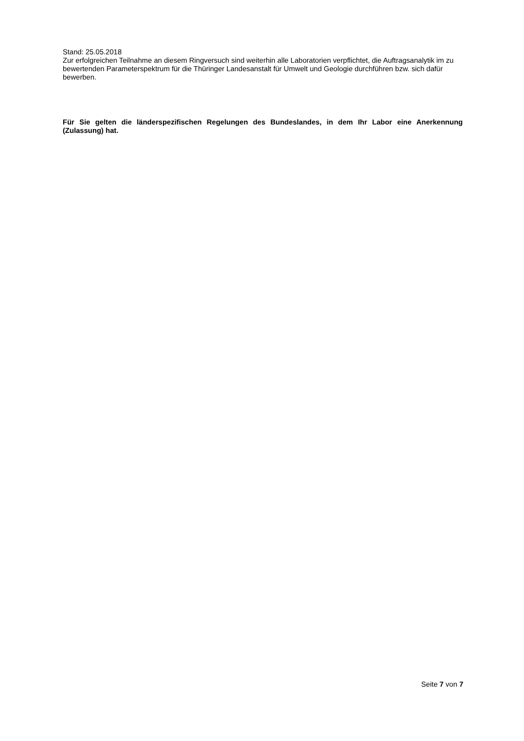Stand: 25.05.2018
Zur erfolgreichen Teilnahme an diesem Ringversuch sind weiterhin alle Laboratorien verpflichtet, die Auftragsanalytik im zu bewertenden Parameterspektrum für die Thüringer Landesanstalt für Umwelt und Geologie durchführen bzw. sich dafür bewerben.
Für Sie gelten die länderspezifischen Regelungen des Bundeslandes, in dem Ihr Labor eine Anerkennung (Zulassung) hat.
Seite 7 von 7